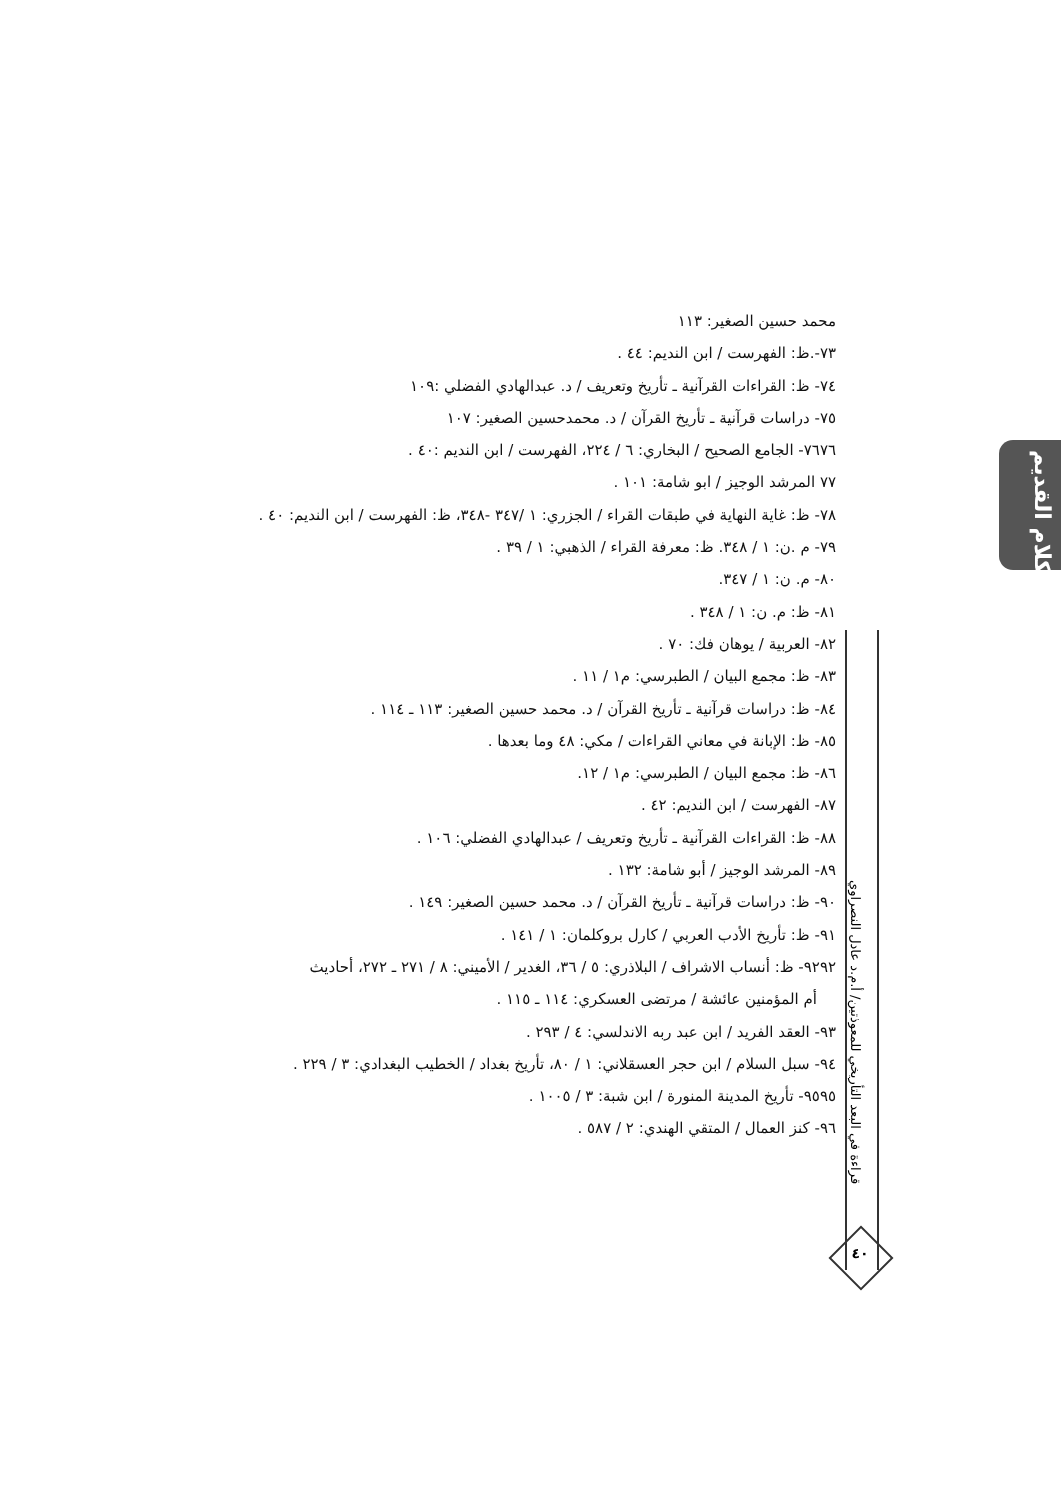الكلام القديم
قراءة في البعد التأريخي للمعوذتين/ أ.م.د عادل النصراوي
٤٠
محمد حسين الصغير: ١١٣
٧٣-.ظ: الفهرست / ابن النديم: ٤٤ .
٧٤- ظ: القراءات القرآنية ـ تأريخ وتعريف / د. عبدالهادي الفضلي :١٠٩
٧٥- دراسات قرآنية ـ تأريخ القرآن / د. محمدحسين الصغير: ١٠٧
٧٦٧٦- الجامع الصحيح / البخاري: ٦ / ٢٢٤، الفهرست / ابن النديم :٤٠ .
٧٧ المرشد الوجيز / ابو شامة: ١٠١ .
٧٨- ظ: غاية النهاية في طبقات القراء / الجزري: ١ /٣٤٧ -٣٤٨، ظ: الفهرست / ابن النديم: ٤٠ .
٧٩- م .ن: ١ / ٣٤٨. ظ: معرفة القراء / الذهبي: ١ / ٣٩ .
٨٠- م. ن: ١ / ٣٤٧.
٨١- ظ: م. ن: ١ / ٣٤٨ .
٨٢- العربية / يوهان فك: ٧٠ .
٨٣- ظ: مجمع البيان / الطبرسي: م١ / ١١ .
٨٤- ظ: دراسات قرآنية ـ تأريخ القرآن / د. محمد حسين الصغير: ١١٣ ـ ١١٤ .
٨٥- ظ: الإبانة في معاني القراءات / مكي: ٤٨ وما بعدها .
٨٦- ظ: مجمع البيان / الطبرسي: م١ / ١٢.
٨٧- الفهرست / ابن النديم: ٤٢ .
٨٨- ظ: القراءات القرآنية ـ تأريخ وتعريف / عبدالهادي الفضلي: ١٠٦ .
٨٩- المرشد الوجيز / أبو شامة: ١٣٢ .
٩٠- ظ: دراسات قرآنية ـ تأريخ القرآن / د. محمد حسين الصغير: ١٤٩ .
٩١- ظ: تأريخ الأدب العربي / كارل بروكلمان: ١ / ١٤١ .
٩٢٩٢- ظ: أنساب الاشراف / البلاذري: ٥ / ٣٦، الغدير / الأميني: ٨ / ٢٧١ ـ ٢٧٢، أحاديث
أم المؤمنين عائشة / مرتضى العسكري: ١١٤ ـ ١١٥ .
٩٣- العقد الفريد / ابن عبد ربه الاندلسي: ٤ / ٢٩٣ .
٩٤- سبل السلام / ابن حجر العسقلاني: ١ / ٨٠، تأريخ بغداد / الخطيب البغدادي: ٣ / ٢٢٩ .
٩٥٩٥- تأريخ المدينة المنورة / ابن شبة: ٣ / ١٠٠٥ .
٩٦- كنز العمال / المتقي الهندي: ٢ / ٥٨٧ .